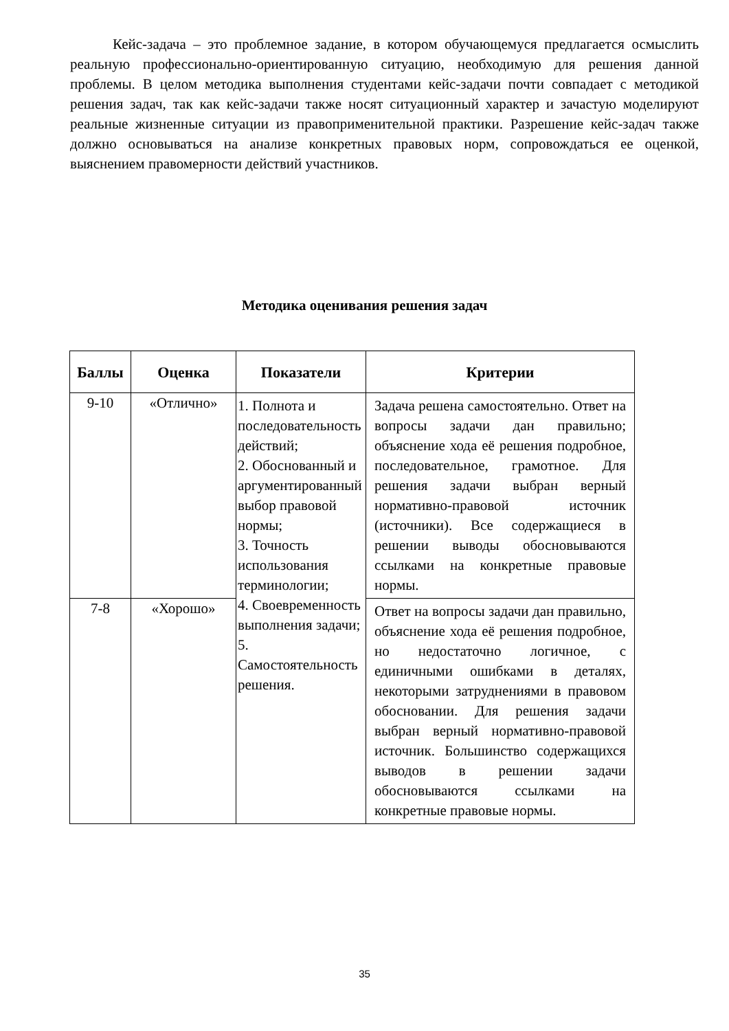Кейс-задача – это проблемное задание, в котором обучающемуся предлагается осмыслить реальную профессионально-ориентированную ситуацию, необходимую для решения данной проблемы. В целом методика выполнения студентами кейс-задачи почти совпадает с методикой решения задач, так как кейс-задачи также носят ситуационный характер и зачастую моделируют реальные жизненные ситуации из правоприменительной практики. Разрешение кейс-задач также должно основываться на анализе конкретных правовых норм, сопровождаться ее оценкой, выяснением правомерности действий участников.
Методика оценивания решения задач
| Баллы | Оценка | Показатели | Критерии |
| --- | --- | --- | --- |
| 9-10 | «Отлично» | 1. Полнота и последовательность действий; 2. Обоснованный и аргументированный выбор правовой нормы; 3. Точность использования терминологии; 4. Своевременность выполнения задачи; 5. Самостоятельность решения. | Задача решена самостоятельно. Ответ на вопросы задачи дан правильно; объяснение хода её решения подробное, последовательное, грамотное. Для решения задачи выбран верный нормативно-правовой источник (источники). Все содержащиеся в решении выводы обосновываются ссылками на конкретные правовые нормы. |
| 7-8 | «Хорошо» | | Ответ на вопросы задачи дан правильно, объяснение хода её решения подробное, но недостаточно логичное, с единичными ошибками в деталях, некоторыми затруднениями в правовом обосновании. Для решения задачи выбран верный нормативно-правовой источник. Большинство содержащихся выводов в решении задачи обосновываются ссылками на конкретные правовые нормы. |
35